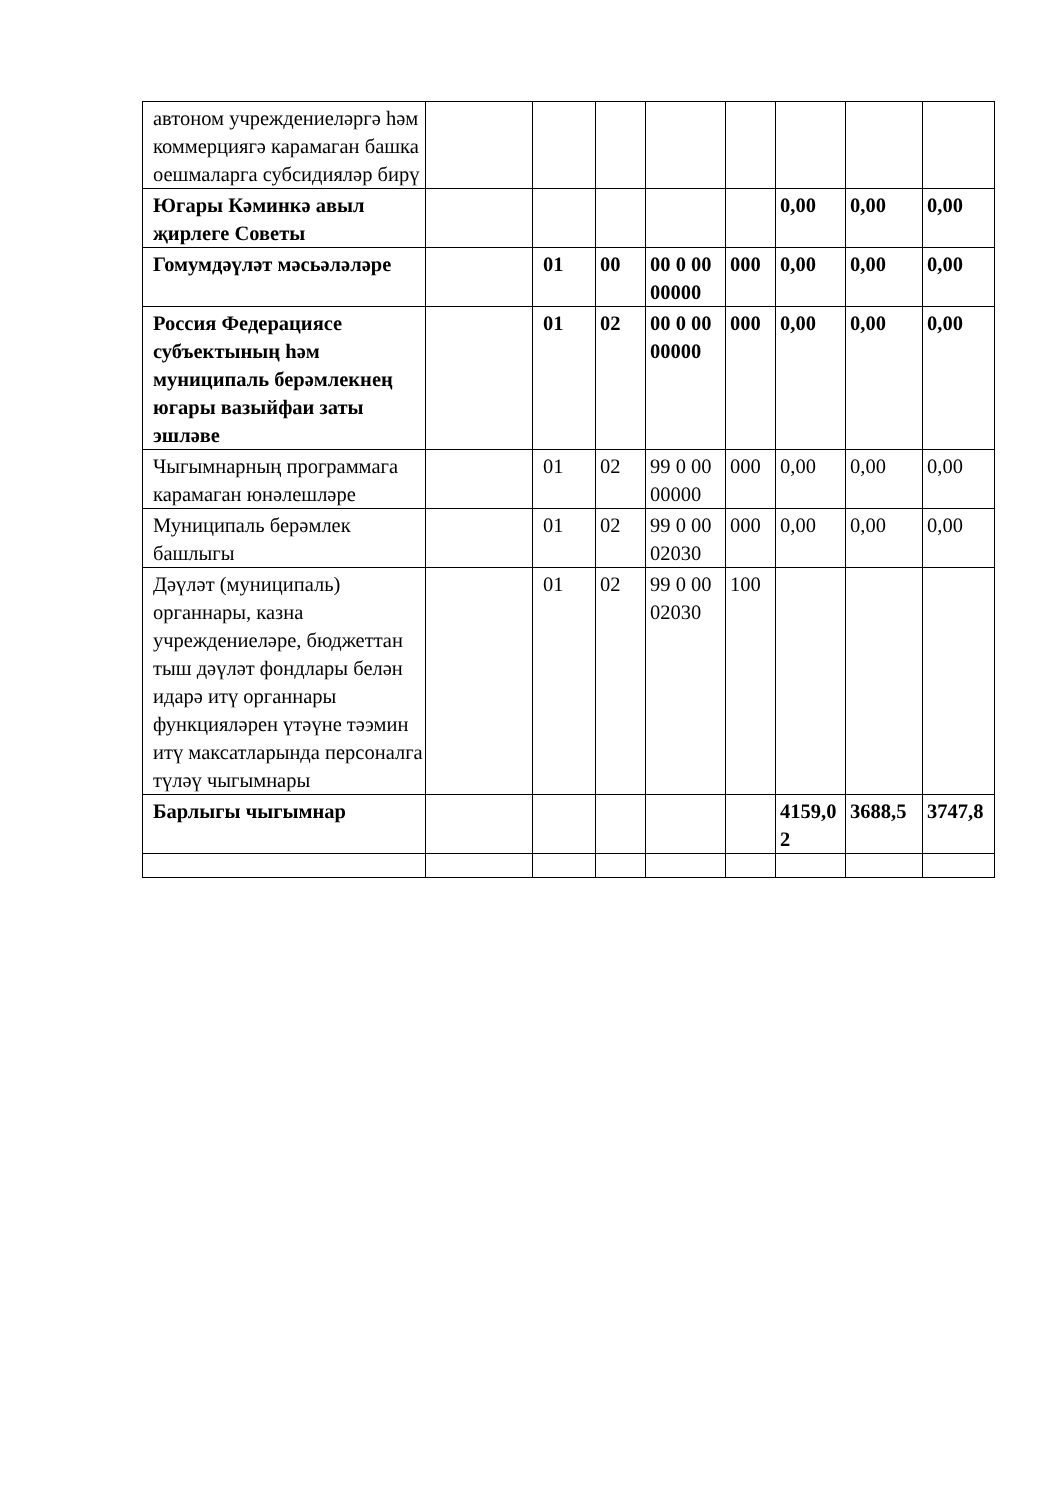| автоном учреждениеләргә һәм коммерциягә карамаган башка оешмаларга субсидияләр бирү | | | | | | | | |
| Югары Кәминкә авыл җирлеге Советы | | | | | | 0,00 | 0,00 | 0,00 |
| Гомумдәүләт мәсьәләләре | | 01 | 00 | 00 0 00 00000 | 000 | 0,00 | 0,00 | 0,00 |
| Россия Федерациясе субъектының һәм муниципаль берәмлекнең югары вазыйфаи заты эшләве | | 01 | 02 | 00 0 00 00000 | 000 | 0,00 | 0,00 | 0,00 |
| Чыгымнарның программага карамаган юнәлешләре | | 01 | 02 | 99 0 00 00000 | 000 | 0,00 | 0,00 | 0,00 |
| Муниципаль берәмлек башлыгы | | 01 | 02 | 99 0 00 02030 | 000 | 0,00 | 0,00 | 0,00 |
| Дәүләт (муниципаль) органнары, казна учреждениеләре, бюджеттан тыш дәүләт фондлары белән идарә итү органнары функцияләрен үтәүне тәэмин итү максатларында персоналга түләү чыгымнары | | 01 | 02 | 99 0 00 02030 | 100 | | | |
| Барлыгы чыгымнар | | | | | | 4159,0 2 | 3688,5 | 3747,8 |